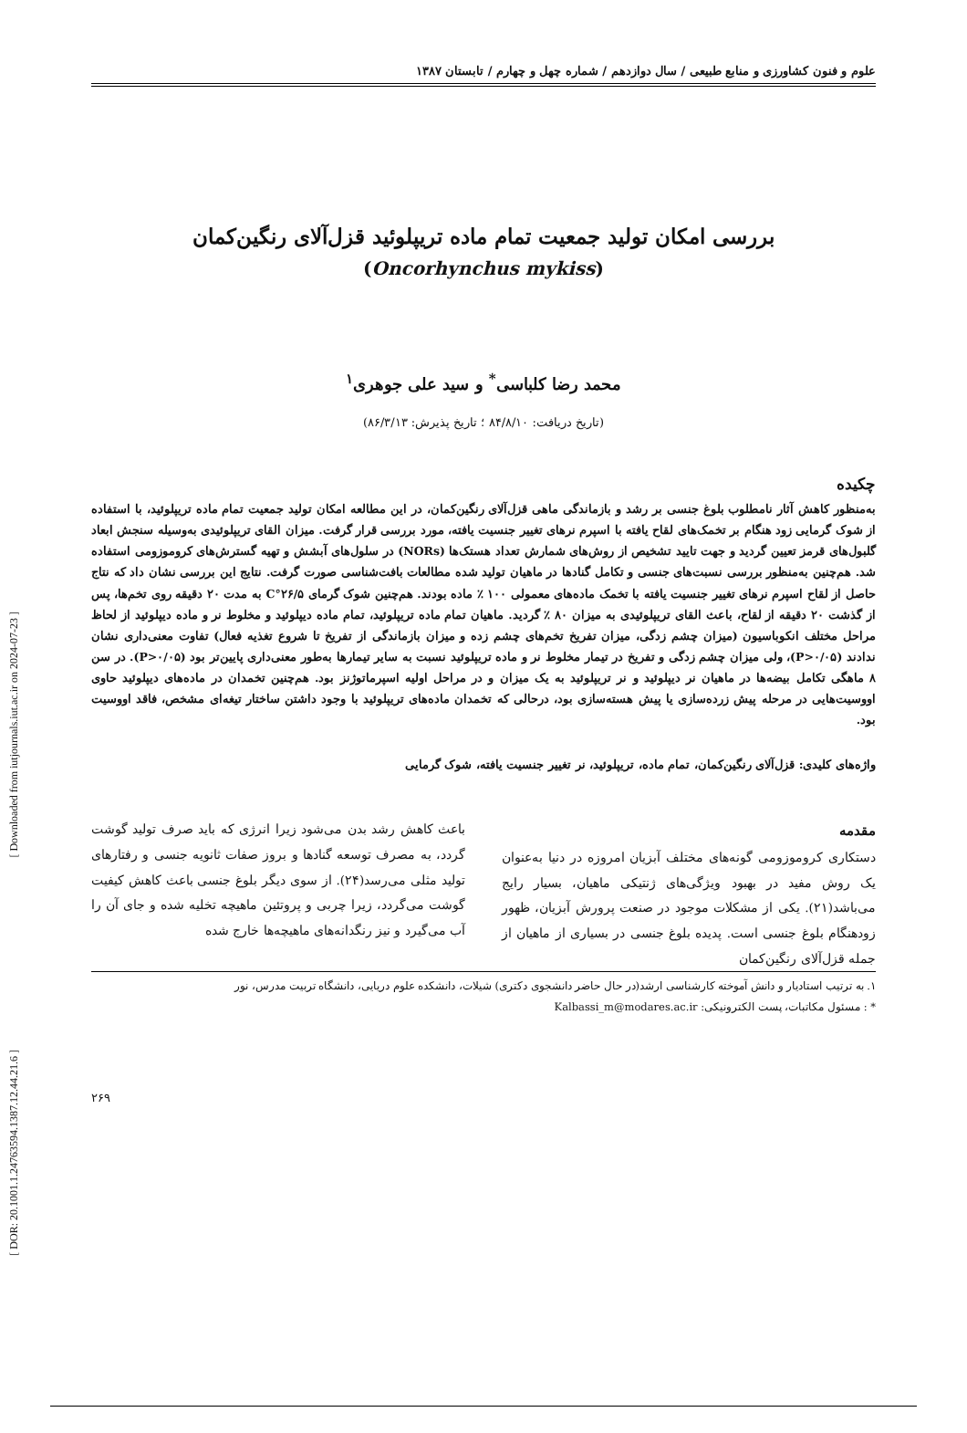علوم و فنون کشاورزی و منابع طبیعی / سال دوازدهم / شماره چهل و چهارم / تابستان ۱۳۸۷
بررسی امکان تولید جمعیت تمام ماده تریپلوئید قزل‌آلای رنگین‌کمان
(Oncorhynchus mykiss)
محمد رضا کلباسی<sup>*</sup> و سید علی جوهری<sup>۱</sup>
(تاریخ دریافت: ۸۴/۸/۱۰ ؛ تاریخ پذیرش: ۸۶/۳/۱۳)
چکیده
به‌منظور کاهش آثار نامطلوب بلوغ جنسی بر رشد و بازماندگی ماهی قزل‌آلای رنگین‌کمان، در این مطالعه امکان تولید جمعیت تمام ماده تریپلوئید، با استفاده از شوک گرمایی زود هنگام بر تخمک‌های لقاح یافته با اسپرم نرهای تغییر جنسیت یافته، مورد بررسی قرار گرفت. میزان القای تریپلوئیدی به‌وسیله سنجش ابعاد گلبول‌های قرمز تعیین گردید و جهت تایید تشخیص از روش‌های شمارش تعداد هستک‌ها (NORs) در سلول‌های آبشش و تهیه گسترش‌های کروموزومی استفاده شد. هم‌چنین به‌منظور بررسی نسبت‌های جنسی و تکامل گنادها در ماهیان تولید شده مطالعات بافت‌شناسی صورت گرفت. نتایج این بررسی نشان داد که نتاج حاصل از لقاح اسپرم نرهای تغییر جنسیت یافته با تخمک ماده‌های معمولی ۱۰۰ ٪ ماده بودند. هم‌چنین شوک گرمای ۲۶/۵°C به مدت ۲۰ دقیقه روی تخم‌ها، پس از گذشت ۲۰ دقیقه از لقاح، باعث القای تریپلوئیدی به میزان ۸۰ ٪ گردید. ماهیان تمام ماده تریپلوئید، تمام ماده دیپلوئید و مخلوط نر و ماده دیپلوئید از لحاظ مراحل مختلف انکوباسیون (میزان چشم زدگی، میزان تفریخ تخم‌های چشم زده و میزان بازماندگی از تفریخ تا شروع تغذیه فعال) تفاوت معنی‌داری نشان ندادند (P>۰/۰۵)، ولی میزان چشم زدگی و تفریخ در تیمار مخلوط نر و ماده تریپلوئید نسبت به سایر تیمارها به‌طور معنی‌داری پایین‌تر بود (P>۰/۰۵). در سن ۸ ماهگی تکامل بیضه‌ها در ماهیان نر دیپلوئید و نر تریپلوئید به یک میزان و در مراحل اولیه اسپرماتوژنز بود. هم‌چنین تخمدان در ماده‌های دیپلوئید حاوی اووسیت‌هایی در مرحله پیش زرده‌سازی یا پیش هسته‌سازی بود، درحالی که تخمدان ماده‌های تریپلوئید با وجود داشتن ساختار تیغه‌ای مشخص، فاقد اووسیت بود.
واژه‌های کلیدی: قزل‌آلای رنگین‌کمان، تمام ماده، تریپلوئید، نر تغییر جنسیت یافته، شوک گرمایی
مقدمه
دستکاری کروموزومی گونه‌های مختلف آبزیان امروزه در دنیا به‌عنوان یک روش مفید در بهبود ویژگی‌های ژنتیکی ماهیان، بسیار رایج می‌باشد(۲۱). یکی از مشکلات موجود در صنعت پرورش آبزیان، ظهور زودهنگام بلوغ جنسی است. پدیده بلوغ جنسی در بسیاری از ماهیان از جمله قزل‌آلای رنگین‌کمان
باعث کاهش رشد بدن می‌شود زیرا انرژی که باید صرف تولید گوشت گردد، به مصرف توسعه گنادها و بروز صفات ثانویه جنسی و رفتارهای تولید مثلی می‌رسد(۲۴). از سوی دیگر بلوغ جنسی باعث کاهش کیفیت گوشت می‌گردد، زیرا چربی و پروتئین ماهیچه تخلیه شده و جای آن را آب می‌گیرد و نیز رنگدانه‌های ماهیچه‌ها خارج شده
۱. به ترتیب استادیار و دانش آموخته کارشناسی ارشد(در حال حاضر دانشجوی دکتری) شیلات، دانشکده علوم دریایی، دانشگاه تربیت مدرس، نور
* : مسئول مکاتبات، پست الکترونیکی: Kalbassi_m@modares.ac.ir
۲۶۹
[ Downloaded from iutjournals.iut.ac.ir on 2024-07-23 ]
[ DOR: 20.1001.1.24763594.1387.12.44.21.6 ]